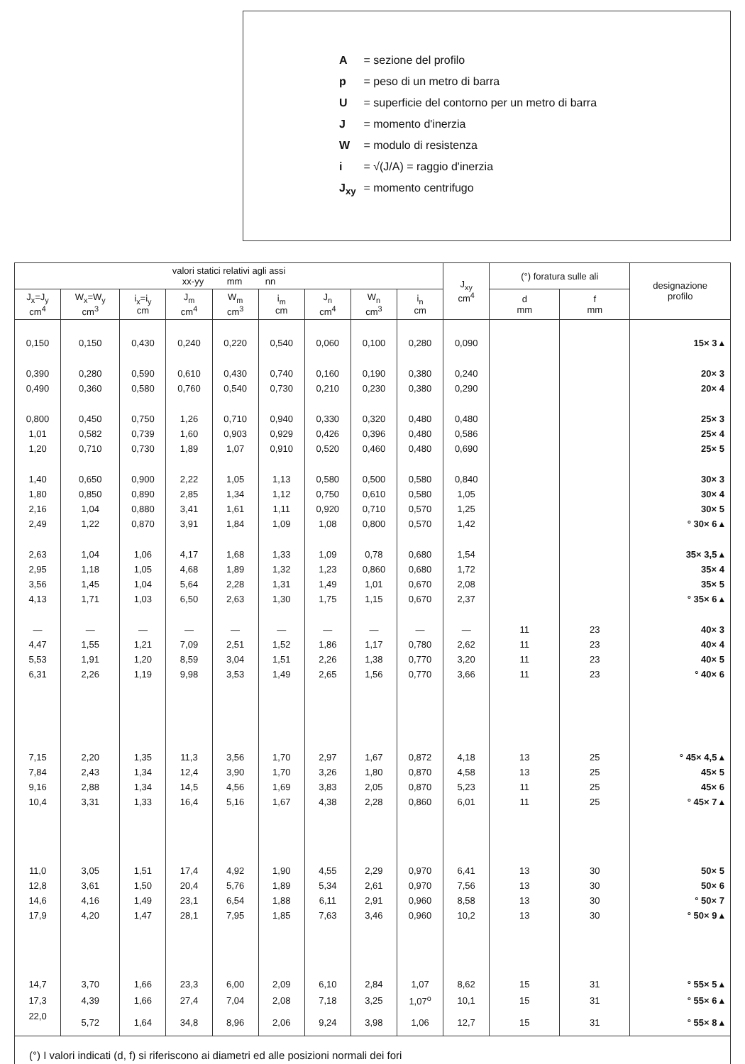A = sezione del profilo
p = peso di un metro di barra
U = superficie del contorno per un metro di barra
J = momento d'inerzia
W = modulo di resistenza
i = √(J/A) = raggio d'inerzia
J<sub>xy</sub> = momento centrifugo
| valori statici relativi agli assi xx-yy mm nn | | | | | | | | | J<sub>xy</sub> cm<sup>4</sup> | (°) foratura sulle ali | | designazione profilo |
| --- | --- | --- | --- | --- | --- | --- | --- | --- | --- | --- | --- | --- |
| J<sub>x</sub>=J<sub>y</sub> cm<sup>4</sup> | W<sub>x</sub>=W<sub>y</sub> cm<sup>3</sup> | i<sub>x</sub>=i<sub>y</sub> cm | J<sub>m</sub> cm<sup>4</sup> | W<sub>m</sub> cm<sup>3</sup> | i<sub>m</sub> cm | J<sub>n</sub> cm<sup>4</sup> | W<sub>n</sub> cm<sup>3</sup> | i<sub>n</sub> cm | | d mm | f mm | |
| 0,150 | 0,150 | 0,430 | 0,240 | 0,220 | 0,540 | 0,060 | 0,100 | 0,280 | 0,090 | | | 15× 3 ▴ |
| 0,390 | 0,280 | 0,590 | 0,610 | 0,430 | 0,740 | 0,160 | 0,190 | 0,380 | 0,240 | | | 20× 3 |
| 0,490 | 0,360 | 0,580 | 0,760 | 0,540 | 0,730 | 0,210 | 0,230 | 0,380 | 0,290 | | | 20× 4 |
| 0,800 | 0,450 | 0,750 | 1,26 | 0,710 | 0,940 | 0,330 | 0,320 | 0,480 | 0,480 | | | 25× 3 |
| 1,01 | 0,582 | 0,739 | 1,60 | 0,903 | 0,929 | 0,426 | 0,396 | 0,480 | 0,586 | | | 25× 4 |
| 1,20 | 0,710 | 0,730 | 1,89 | 1,07 | 0,910 | 0,520 | 0,460 | 0,480 | 0,690 | | | 25× 5 |
| 1,40 | 0,650 | 0,900 | 2,22 | 1,05 | 1,13 | 0,580 | 0,500 | 0,580 | 0,840 | | | 30× 3 |
| 1,80 | 0,850 | 0,890 | 2,85 | 1,34 | 1,12 | 0,750 | 0,610 | 0,580 | 1,05 | | | 30× 4 |
| 2,16 | 1,04 | 0,880 | 3,41 | 1,61 | 1,11 | 0,920 | 0,710 | 0,570 | 1,25 | | | 30× 5 |
| 2,49 | 1,22 | 0,870 | 3,91 | 1,84 | 1,09 | 1,08 | 0,800 | 0,570 | 1,42 | | | ° 30× 6 ▴ |
| 2,63 | 1,04 | 1,06 | 4,17 | 1,68 | 1,33 | 1,09 | 0,78 | 0,680 | 1,54 | | | 35× 3,5 ▴ |
| 2,95 | 1,18 | 1,05 | 4,68 | 1,89 | 1,32 | 1,23 | 0,860 | 0,680 | 1,72 | | | 35× 4 |
| 3,56 | 1,45 | 1,04 | 5,64 | 2,28 | 1,31 | 1,49 | 1,01 | 0,670 | 2,08 | | | 35× 5 |
| 4,13 | 1,71 | 1,03 | 6,50 | 2,63 | 1,30 | 1,75 | 1,15 | 0,670 | 2,37 | | | ° 35× 6 ▴ |
| — | — | — | — | — | — | — | — | — | — | 11 | 23 | 40× 3 |
| 4,47 | 1,55 | 1,21 | 7,09 | 2,51 | 1,52 | 1,86 | 1,17 | 0,780 | 2,62 | 11 | 23 | 40× 4 |
| 5,53 | 1,91 | 1,20 | 8,59 | 3,04 | 1,51 | 2,26 | 1,38 | 0,770 | 3,20 | 11 | 23 | 40× 5 |
| 6,31 | 2,26 | 1,19 | 9,98 | 3,53 | 1,49 | 2,65 | 1,56 | 0,770 | 3,66 | 11 | 23 | ° 40× 6 |
| 7,15 | 2,20 | 1,35 | 11,3 | 3,56 | 1,70 | 2,97 | 1,67 | 0,872 | 4,18 | 13 | 25 | ° 45× 4,5 ▴ |
| 7,84 | 2,43 | 1,34 | 12,4 | 3,90 | 1,70 | 3,26 | 1,80 | 0,870 | 4,58 | 13 | 25 | 45× 5 |
| 9,16 | 2,88 | 1,34 | 14,5 | 4,56 | 1,69 | 3,83 | 2,05 | 0,870 | 5,23 | 11 | 25 | 45× 6 |
| 10,4 | 3,31 | 1,33 | 16,4 | 5,16 | 1,67 | 4,38 | 2,28 | 0,860 | 6,01 | 11 | 25 | ° 45× 7 ▴ |
| 11,0 | 3,05 | 1,51 | 17,4 | 4,92 | 1,90 | 4,55 | 2,29 | 0,970 | 6,41 | 13 | 30 | 50× 5 |
| 12,8 | 3,61 | 1,50 | 20,4 | 5,76 | 1,89 | 5,34 | 2,61 | 0,970 | 7,56 | 13 | 30 | 50× 6 |
| 14,6 | 4,16 | 1,49 | 23,1 | 6,54 | 1,88 | 6,11 | 2,91 | 0,960 | 8,58 | 13 | 30 | ° 50× 7 |
| 17,9 | 4,20 | 1,47 | 28,1 | 7,95 | 1,85 | 7,63 | 3,46 | 0,960 | 10,2 | 13 | 30 | ° 50× 9 ▴ |
| 14,7 | 3,70 | 1,66 | 23,3 | 6,00 | 2,09 | 6,10 | 2,84 | 1,07 | 8,62 | 15 | 31 | ° 55× 5 ▴ |
| 17,3 | 4,39 | 1,66 | 27,4 | 7,04 | 2,08 | 7,18 | 3,25 | 1,07<sup>o</sup> | 10,1 | 15 | 31 | ° 55× 6 ▴ |
| 22,0 | 5,72 | 1,64 | 34,8 | 8,96 | 2,06 | 9,24 | 3,98 | 1,06 | 12,7 | 15 | 31 | ° 55× 8 ▴ |
(°) I valori indicati (d, f) si riferiscono ai diametri ed alle posizioni normali dei fori